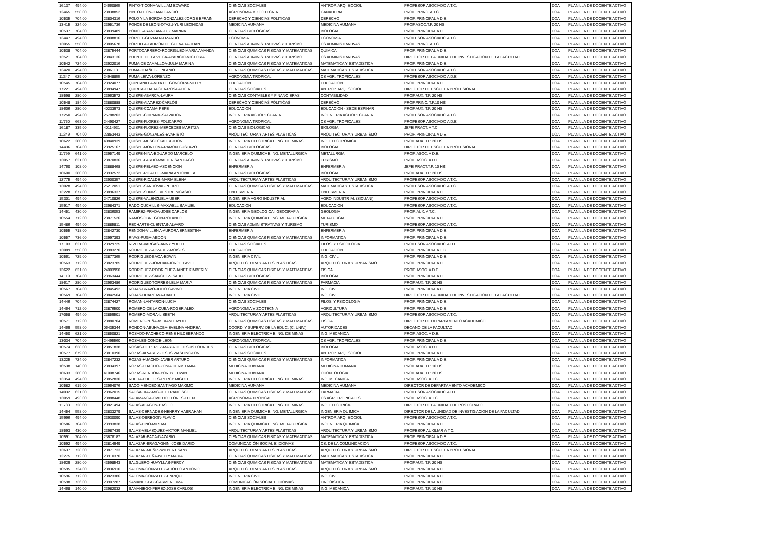| 16137 | 494.00 | 24660865 | PINTO-TICONA-WILLIAM EDWARD | CIENCIAS SOCIALES | ANTROP. ARQ. SOCIOL | PROFESOR ASOCIADO A T.C. | DOA | PLANILLA DE DOCENTE ACTIVO |
| 12465 | 558.00 | 23838852 | PINTO-LEON-JUAN CANCIO | AGRONOMIA Y ZOOTECNIA | GANADERIA | PROF. PRINC. A T.C. | DOA | PLANILLA DE DOCENTE ACTIVO |
| 10535 | 704.00 | 23804316 | POLO Y LA BORDA-GONZALEZ-JORGE EFRAIN | DERECHO Y CIENCIAS POLITICAS | DERECHO | PROF. PRINCIPAL A D.E. | DOA | PLANILLA DE DOCENTE ACTIVO |
| 13415 | 324.00 | 23951736 | PONCE DE LEON-OTAZU-YURI LEONIDAS | MEDICINA HUMANA | MEDICINA HUMANA | PROF.ASOC.T.P. 20 HS | DOA | PLANILLA DE DOCENTE ACTIVO |
| 10537 | 704.00 | 23839489 | PONCE-ARANIBAR-LUZ MARINA | CIENCIAS BIOLOGICAS | BIOLOGIA | PROF. PRINCIPAL A D.E. | DOA | PLANILLA DE DOCENTE ACTIVO |
| 13447 | 494.00 | 23808816 | PORCEL-GUZMAN-LIZARDO | ECONOMIA | ECONOMIA | PROFESOR ASOCIADO A T.C. | DOA | PLANILLA DE DOCENTE ACTIVO |
| 13055 | 558.00 | 23805678 | PORTILLA-LADRON DE GUEVARA-JUAN | CIENCIAS ADMINISTRATIVAS Y TURISMO | CS ADMINISTRATIVAS | PROF. PRINC. A T.C. | DOA | PLANILLA DE DOCENTE ACTIVO |
| 10538 | 704.00 | 23875444 | PORTOCARRERO-RODRIGUEZ-MARIA AMANDA | CIENCIAS QUIMICAS FISICAS Y MATEMATICAS | QUIMICA | PROF. PRINCIPAL A D.E. | DOA | PLANILLA DE DOCENTE ACTIVO |
| 13521 | 704.00 | 23843136 | PUENTE DE LA VEGA-APARICIO-VICTORIA | CIENCIAS ADMINISTRATIVAS Y TURISMO | CS ADMINISTRATIVAS | DIRECTOR DE LA UNIDAD DE INVESTIGACION DE LA FACULTAD | DOA | PLANILLA DE DOCENTE ACTIVO |
| 10542 | 724.00 | 23922016 | PUMA-DE ZAMALLOA-JULIA MARINA | CIENCIAS QUIMICAS FISICAS Y MATEMATICAS | MATEMATICA Y ESTADISTICA | PROF. PRINCIPAL A D.E. | DOA | PLANILLA DE DOCENTE ACTIVO |
| 13420 | 494.00 | 23861131 | PUMA-HUAÑEC-EPIFANIO | CIENCIAS QUIMICAS FISICAS Y MATEMATICAS | MATEMATICA Y ESTADISTICA | PROFESOR ASOCIADO A T.C. | DOA | PLANILLA DE DOCENTE ACTIVO |
| 11347 | 629.00 | 24948855 | PUMA-LEIVA-LORENZO | AGRONOMIA TROPICAL | CS AGR. TROPICALES | PROFESOR ASOCIADO A D.E | DOA | PLANILLA DE DOCENTE ACTIVO |
| 10545 | 704.00 | 23924077 | QUINTANILLA-VDA DE GONGORA-NELLY | EDUCACION | EDUCACION | PROF. PRINCIPAL A D.E. | DOA | PLANILLA DE DOCENTE ACTIVO |
| 17221 | 494.00 | 23894947 | QUIRITA-HUARACHA-ROSA ALICIA | CIENCIAS SOCIALES | ANTROP. ARQ. SOCIOL | DIRECTOR DE ESCUELA PROFESIONAL | DOA | PLANILLA DE DOCENTE ACTIVO |
| 18598 | 280.00 | 23963572 | QUISPE-ABARCA-LAURA | CIENCIAS CONTABLES Y FINANCIERAS | CONTABILIDAD | PROF.AUX. T.P. 20 HS | DOA | PLANILLA DE DOCENTE ACTIVO |
| 10548 | 184.00 | 23880888 | QUISPE-ALVAREZ-CARLOS | DERECHO Y CIENCIAS POLITICAS | DERECHO | PROF.PRINC. T.P.10 HS | DOA | PLANILLA DE DOCENTE ACTIVO |
| 18606 | 280.00 | 40233973 | QUISPE-CCAMA-PEPE | EDUCACION | EDUCACION - SEDE ESPINAR | PROF.AUX. T.P. 20 HS | DOA | PLANILLA DE DOCENTE ACTIVO |
| 17250 | 494.00 | 25788203 | QUISPE-CHIPANA-SALVADOR | INGENIERIA AGROPECUARIA | INGENIERIA AGROPECUARIA | PROFESOR ASOCIADO A T.C. | DOA | PLANILLA DE DOCENTE ACTIVO |
| 11750 | 663.00 | 24490427 | QUISPE-FLORES-POLICARPO | AGRONOMIA TROPICAL | CS AGR. TROPICALES | PROFESOR ASOCIADO A D.E | DOA | PLANILLA DE DOCENTE ACTIVO |
| 16187 | 335.00 | 40114931 | QUISPE-FLOREZ-MERCEDES MARITZA | CIENCIAS BIOLOGICAS | BIOLOGIA | JEFE PRACT. A T.C. | DOA | PLANILLA DE DOCENTE ACTIVO |
| 11349 | 704.00 | 23853443 | QUISPE-GONZALES-EVARISTO | ARQUITECTURA Y ARTES PLASTICAS | ARQUITECTURA Y URBANISMO | PROF. PRINCIPAL A D.E. | DOA | PLANILLA DE DOCENTE ACTIVO |
| 18622 | 280.00 | 40840939 | QUISPE-MESCCO-ALEX JHON | INGENIERIA ELECTRICA E ING. DE MINAS | ING. ELECTRONICA | PROF.AUX. T.P. 20 HS | DOA | PLANILLA DE DOCENTE ACTIVO |
| 14436 | 704.00 | 23925167 | QUISPE-MONTOYA-RAMON GUSTAVO | CIENCIAS BIOLOGICAS | BIOLOGIA | DIRECTOR DE ESCUELA PROFESIONAL | DOA | PLANILLA DE DOCENTE ACTIVO |
| 11799 | 641.00 | 23957149 | QUISPE-NINA-EDUARDO MARCELO | INGENIERIA QUIMICA E ING. METALURGICA | METALURGIA | PROF. ASOC. A D.E. | DOA | PLANILLA DE DOCENTE ACTIVO |
| 13057 | 621.00 | 23870836 | QUISPE-PARDO-WALTER SANTIAGO | CIENCIAS ADMINISTRATIVAS Y TURISMO | TURISMO | PROF. ASOC. A D.E. | DOA | PLANILLA DE DOCENTE ACTIVO |
| 14760 | 108.00 | 23888468 | QUISPE-PELAEZ-ASCENCION | ENFERMERIA | ENFERMERIA | JEFE PRACT.T.P. 10 HS | DOA | PLANILLA DE DOCENTE ACTIVO |
| 18600 | 280.00 | 23932572 | QUISPE-RICALDE-MARIA ANTONIETA | CIENCIAS BIOLOGICAS | BIOLOGIA | PROF.AUX. T.P. 20 HS | DOA | PLANILLA DE DOCENTE ACTIVO |
| 12775 | 494.00 | 23900357 | QUISPE-RICALDE-MARIA ELENA | ARQUITECTURA Y ARTES PLASTICAS | ARQUITECTURA Y URBANISMO | PROFESOR ASOCIADO A T.C. | DOA | PLANILLA DE DOCENTE ACTIVO |
| 13028 | 494.00 | 25212051 | QUISPE-SANDOVAL-PEDRO | CIENCIAS QUIMICAS FISICAS Y MATEMATICAS | MATEMATICA Y ESTADISTICA | PROFESOR ASOCIADO A T.C. | DOA | PLANILLA DE DOCENTE ACTIVO |
| 13228 | 677.00 | 23896337 | QUISPE-SUNI-SILVESTRE NICASIO | ENFERMERIA | ENFERMERIA | PROF. PRINCIPAL A D.E. | DOA | PLANILLA DE DOCENTE ACTIVO |
| 15301 | 494.00 | 24710826 | QUISPE-VALENZUELA-UBER | INGENIERIA AGRO INDUSTRIAL | AGRO INDUSTRIAL (SICUANI) | PROFESOR ASOCIADO A T.C. | DOA | PLANILLA DE DOCENTE ACTIVO |
| 15917 | 494.00 | 23984371 | RADO-CUCHILLS-MAXWELL SAMUEL | EDUCACION | EDUCACION | PROFESOR ASOCIADO A T.C. | DOA | PLANILLA DE DOCENTE ACTIVO |
| 14451 | 430.00 | 23836053 | RAMIREZ-PRADA-JOSE CARLOS | INGENIERIA GEOLOGICA I GEOGRAFIA | GEOLOGIA | PROF. AUX. A T.C. | DOA | PLANILLA DE DOCENTE ACTIVO |
| 10554 | 712.00 | 23871526 | RAMOS-OBREGON-ROLANDO | INGENIERIA QUIMICA E ING. METALURGICA | METALURGIA | PROF. PRINCIPAL A D.E. | DOA | PLANILLA DE DOCENTE ACTIVO |
| 15486 | 494.00 | 23885811 | RECHARTE-CUENTAS-ALVARO | CIENCIAS ADMINISTRATIVAS Y TURISMO | TURISMO | PROFESOR ASOCIADO A T.C. | DOA | PLANILLA DE DOCENTE ACTIVO |
| 10555 | 718.00 | 23842730 | RENDON-VILLENA-AURORA ERNESTINA | ENFERMERIA | ENFERMERIA | PROF. PRINCIPAL A D.E. | DOA | PLANILLA DE DOCENTE ACTIVO |
| 10557 | 736.00 | 23997393 | RIVAS-PUGA-ABDON | CIENCIAS QUIMICAS FISICAS Y MATEMATICAS | INFORMATICA | PROF. PRINCIPAL A D.E. | DOA | PLANILLA DE DOCENTE ACTIVO |
| 17103 | 621.00 | 23929725 | RIVERA-VARGAS-ANNY YUDITH | CIENCIAS SOCIALES | FILOS. Y PSICOLOGIA | PROFESOR ASOCIADO A D.E | DOA | PLANILLA DE DOCENTE ACTIVO |
| 13089 | 558.00 | 23983270 | RODRIGUEZ-ALVAREZ-MOISES | EDUCACION | EDUCACION | PROF. PRINCIPAL A T.C. | DOA | PLANILLA DE DOCENTE ACTIVO |
| 10561 | 729.00 | 23877365 | RODRIGUEZ-BACA-EDWIN | INGENIERIA CIVIL | ING. CIVIL | PROF. PRINCIPAL A D.E. | DOA | PLANILLA DE DOCENTE ACTIVO |
| 10563 | 712.00 | 23823785 | RODRIGUEZ-JORDAN-JORGE PAVEL | ARQUITECTURA Y ARTES PLASTICAS | ARQUITECTURA Y URBANISMO | PROF. PRINCIPAL A D.E. | DOA | PLANILLA DE DOCENTE ACTIVO |
| 13622 | 621.00 | 24003950 | RODRIGUEZ-RODRIGUEZ-JANET KIMBERLY | CIENCIAS QUIMICAS FISICAS Y MATEMATICAS | FISICA | PROF. ASOC. A D.E. | DOA | PLANILLA DE DOCENTE ACTIVO |
| 14119 | 704.00 | 23963444 | RODRIGUEZ-SANCHEZ-ISABEL | CIENCIAS BIOLOGICAS | BIOLOGIA | PROF. PRINCIPAL A D.E. | DOA | PLANILLA DE DOCENTE ACTIVO |
| 18617 | 280.00 | 23963486 | RODRIGUEZ-TORRES-LELIA MARIA | CIENCIAS QUIMICAS FISICAS Y MATEMATICAS | FARMACIA | PROF.AUX. T.P. 20 HS | DOA | PLANILLA DE DOCENTE ACTIVO |
| 10567 | 704.00 | 23845492 | ROJAS-BRAVO-JULIO GAVINO | INGENIERIA CIVIL | ING. CIVIL | PROF. PRINCIPAL A D.E. | DOA | PLANILLA DE DOCENTE ACTIVO |
| 10569 | 704.00 | 23842504 | ROJAS-HUARCAYA-DANTE | INGENIERIA CIVIL | ING. CIVIL | DIRECTOR DE LA UNIDAD DE INVESTIGACION DE LA FACULTAD | DOA | PLANILLA DE DOCENTE ACTIVO |
| 14446 | 704.00 | 23874427 | ROMAN-LANTARON-LUCIA | CIENCIAS SOCIALES | FILOS. Y PSICOLOGIA | PROF. PRINCIPAL A D.E. | DOA | PLANILLA DE DOCENTE ACTIVO |
| 14464 | 712.00 | 23876500 | ROMERO-DE LA CUBA-ROGER ALEX | AGRONOMIA Y ZOOTECNIA | AGRICULTURA | PROF. PRINCIPAL A D.E. | DOA | PLANILLA DE DOCENTE ACTIVO |
| 17058 | 494.00 | 23859501 | ROMERO-MORA-LISBETH | ARQUITECTURA Y ARTES PLASTICAS | ARQUITECTURA Y URBANISMO | PROFESOR ASOCIADO A T.C. | DOA | PLANILLA DE DOCENTE ACTIVO |
| 10571 | 712.00 | 23880704 | ROMERO-PEÑA-MIRIAM HAYDEE | CIENCIAS QUIMICAS FISICAS Y MATEMATICAS | FISICA | DIRECTOR DE DEPARTAMENTO ACADEMICO | DOA | PLANILLA DE DOCENTE ACTIVO |
| 14469 | 558.00 | 06435344 | RONDON-ABUHADBA-EVELINA ANDREA | COORD. Y SUPERV. DE LA EDUC. (C. UNIV.) | AUTORIDADES | DECANO DE LA FACULTAD | DOA | PLANILLA DE DOCENTE ACTIVO |
| 14450 | 621.00 | 23850821 | ROSADO-PACHECO-RENE HILDEBRANDO | INGENIERIA ELECTRICA E ING. DE MINAS | ING. MECANICA | PROF. ASOC. A D.E. | DOA | PLANILLA DE DOCENTE ACTIVO |
| 13034 | 704.00 | 24495560 | ROSALES-CONDE-LEON | AGRONOMIA TROPICAL | CS AGR. TROPICALES | PROF. PRINCIPAL A D.E. | DOA | PLANILLA DE DOCENTE ACTIVO |
| 10574 | 638.00 | 23851838 | ROSAS-DE PEREZ-MARIA DE JESUS LOURDES | CIENCIAS BIOLOGICAS | BIOLOGIA | PROF. ASOC. A D.E. | DOA | PLANILLA DE DOCENTE ACTIVO |
| 10577 | 679.00 | 23810390 | ROZAS-ALVAREZ-JESUS WASHINGTON | CIENCIAS SOCIALES | ANTROP. ARQ. SOCIOL | PROF. PRINCIPAL A D.E. | DOA | PLANILLA DE DOCENTE ACTIVO |
| 13225 | 724.00 | 23847232 | ROZAS-HUACHO-JAVIER ARTURO | CIENCIAS QUIMICAS FISICAS Y MATEMATICAS | INFORMATICA | PROF. PRINCIPAL A D.E. | DOA | PLANILLA DE DOCENTE ACTIVO |
| 16538 | 140.00 | 23834397 | ROZAS-HUACHO-ZONIA HERMITANIA | MEDICINA HUMANA | MEDICINA HUMANA | PROF.AUX. T.P. 10 HS | DOA | PLANILLA DE DOCENTE ACTIVO |
| 18633 | 280.00 | 41008746 | ROZAS-RENDON-YORDY EDWIN | MEDICINA HUMANA | ODONTOLOGIA | PROF.AUX. T.P. 20 HS | DOA | PLANILLA DE DOCENTE ACTIVO |
| 13354 | 494.00 | 23852830 | RUEDA-PUELLES-PERCY MIGUEL | INGENIERIA ELECTRICA E ING. DE MINAS | ING. MECANICA | PROF. ASOC. A T.C. | DOA | PLANILLA DE DOCENTE ACTIVO |
| 10582 | 619.00 | 23964076 | SACO-MENDEZ-SANTIAGO MAXIMO | MEDICINA HUMANA | MEDICINA HUMANA | DIRECTOR DE DEPARTAMENTO ACADEMICO | DOA | PLANILLA DE DOCENTE ACTIVO |
| 14032 | 621.00 | 23962015 | SACSA-DIAZ-MIGUEL FRANCISCO | CIENCIAS QUIMICAS FISICAS Y MATEMATICAS | FARMACIA | PROFESOR ASOCIADO A D.E | DOA | PLANILLA DE DOCENTE ACTIVO |
| 13059 | 493.00 | 23888448 | SALAMANCA-OVIEDO FLORES-FELIX | AGRONOMIA TROPICAL | CS AGR. TROPICALES | PROF. ASOC. A T.C. | DOA | PLANILLA DE DOCENTE ACTIVO |
| 11783 | 728.00 | 23821494 | SALAS-ALAGON-BASILIO | INGENIERIA ELECTRICA E ING. DE MINAS | ING. ELECTRICA | DIRECTOR DE LA UNIDAD DE POST GRADO | DOA | PLANILLA DE DOCENTE ACTIVO |
| 14454 | 558.00 | 23833279 | SALAS-CERNADES-HENRRY HABRAHAN | INGENIERIA QUIMICA E ING. METALURGICA | INGENIERIA QUIMICA | DIRECTOR DE LA UNIDAD DE INVESTIGACION DE LA FACULTAD | DOA | PLANILLA DE DOCENTE ACTIVO |
| 15996 | 494.00 | 23930090 | SALAS-OBREGON-FLAVIO | CIENCIAS SOCIALES | ANTROP. ARQ. SOCIOL | PROFESOR ASOCIADO A T.C. | DOA | PLANILLA DE DOCENTE ACTIVO |
| 10586 | 704.00 | 23993838 | SALAS-PINO-MIRIAM | INGENIERIA QUIMICA E ING. METALURGICA | INGENIERIA QUIMICA | PROF. PRINCIPAL A D.E. | DOA | PLANILLA DE DOCENTE ACTIVO |
| 18593 | 430.00 | 23987439 | SALAS-VELASQUEZ-VICTOR MANUEL | ARQUITECTURA Y ARTES PLASTICAS | ARQUITECTURA Y URBANISMO | PROFESOR AUXILIAR A T.C. | DOA | PLANILLA DE DOCENTE ACTIVO |
| 10591 | 704.00 | 23878187 | SALAZAR-BACA-NAZARIO | CIENCIAS QUIMICAS FISICAS Y MATEMATICAS | MATEMATICA Y ESTADISTICA | PROF. PRINCIPAL A D.E. | DOA | PLANILLA DE DOCENTE ACTIVO |
| 10592 | 494.00 | 23814949 | SALAZAR-BRAGAGNINI-JOSE DARIO | COMUNICACIÓN SOCIAL E IDIOMAS | CS. DE LA COMUNICACION | PROFESOR ASOCIADO A T.C. | DOA | PLANILLA DE DOCENTE ACTIVO |
| 13637 | 728.00 | 23871733 | SALAZAR-MUÑIZ-WILBERT SANY | ARQUITECTURA Y ARTES PLASTICAS | ARQUITECTURA Y URBANISMO | DIRECTOR DE ESCUELA PROFESIONAL | DOA | PLANILLA DE DOCENTE ACTIVO |
| 12275 | 712.00 | 23910370 | SALAZAR-PEÑA-NELLY MARIA | CIENCIAS QUIMICAS FISICAS Y MATEMATICAS | MATEMATICA Y ESTADISTICA | PROF. PRINCIPAL A D.E. | DOA | PLANILLA DE DOCENTE ACTIVO |
| 18629 | 280.00 | 43598543 | SALGUERO-HUAYLLAS-PERCY | CIENCIAS QUIMICAS FISICAS Y MATEMATICAS | MATEMATICA Y ESTADISTICA | PROF.AUX. T.P. 20 HS | DOA | PLANILLA DE DOCENTE ACTIVO |
| 10595 | 724.00 | 23836910 | SALOMA-GONZALEZ-ADOLFO ANTONIO | ARQUITECTURA Y ARTES PLASTICAS | ARQUITECTURA Y URBANISMO | PROF. PRINCIPAL A D.E. | DOA | PLANILLA DE DOCENTE ACTIVO |
| 10596 | 712.00 | 23823386 | SALOMA-GONZALEZ-ENRIQUE | INGENIERIA CIVIL | ING. CIVIL | PROF. PRINCIPAL A D.E. | DOA | PLANILLA DE DOCENTE ACTIVO |
| 10598 | 736.00 | 23907287 | SAMANEZ-PAZ-CARMEN IRMA | COMUNICACIÓN SOCIAL E IDIOMAS | LINGÜISTICA | PROF. PRINCIPAL A D.E. | DOA | PLANILLA DE DOCENTE ACTIVO |
| 14468 | 140.00 | 23982032 | SAMANIEGO-PEREZ-JOSE CARLOS | INGENIERIA ELECTRICA E ING. DE MINAS | ING. MECANICA | PROF.AUX. T.P. 10 HS | DOA | PLANILLA DE DOCENTE ACTIVO |